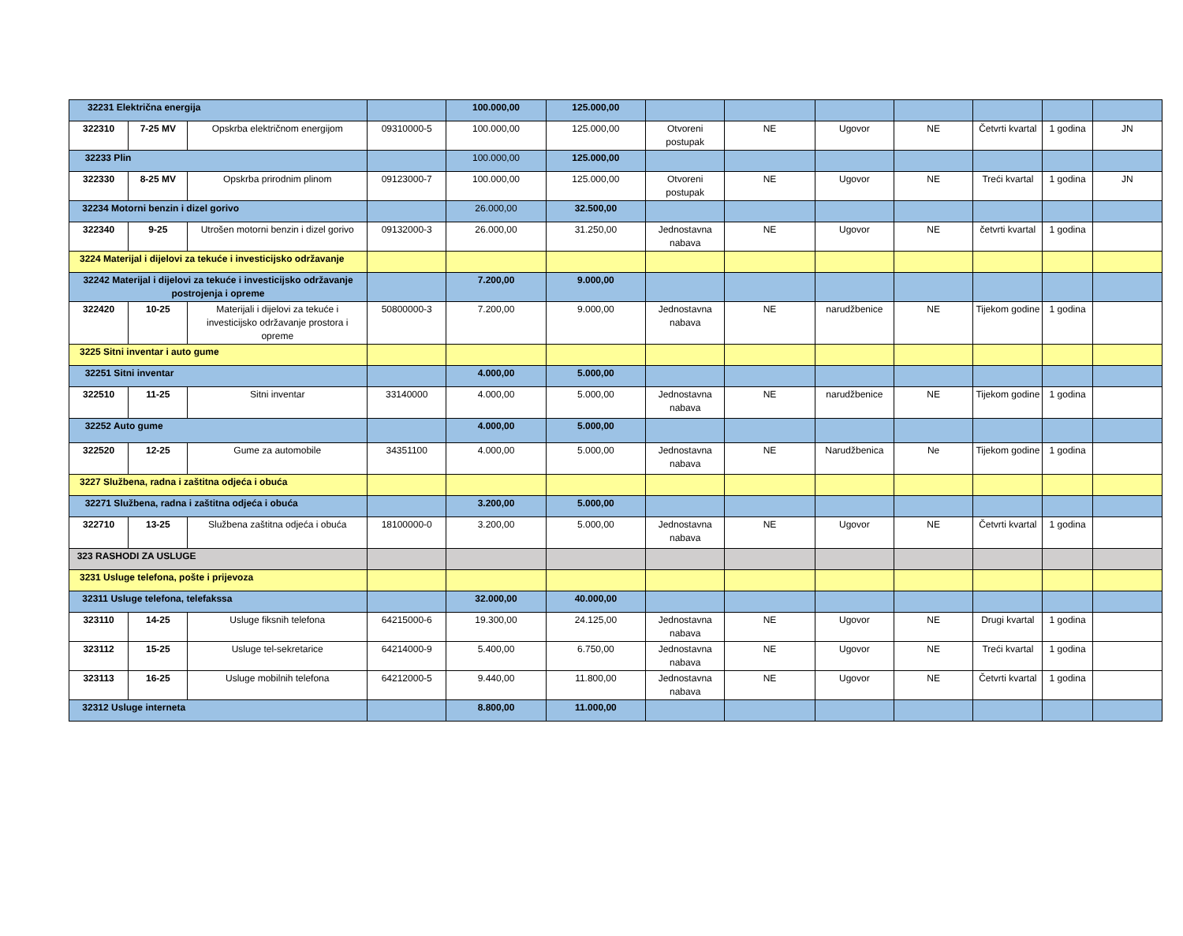| 32231 Električna energija | | | | 100.000,00 | 125.000,00 | | | | | | | |
| 322310 | 7-25 MV | Opskrba električnom energijom | 09310000-5 | 100.000,00 | 125.000,00 | Otvoreni postupak | NE | Ugovor | NE | Četvrti kvartal | 1 godina | JN |
| 32233 Plin | | | | 100.000,00 | 125.000,00 | | | | | | | |
| 322330 | 8-25 MV | Opskrba prirodnim plinom | 09123000-7 | 100.000,00 | 125.000,00 | Otvoreni postupak | NE | Ugovor | NE | Treći kvartal | 1 godina | JN |
| 32234 Motorni benzin i dizel gorivo | | | | 26.000,00 | 32.500,00 | | | | | | | |
| 322340 | 9-25 | Utrošen motorni benzin i dizel gorivo | 09132000-3 | 26.000,00 | 31.250,00 | Jednostavna nabava | NE | Ugovor | NE | četvrti kvartal | 1 godina | |
| 3224 Materijal i dijelovi za tekuće i investicijsko održavanje | | | | | | | | | | | | |
| 32242 Materijal i dijelovi za tekuće i investicijsko održavanje postrojenja i opreme | | | | 7.200,00 | 9.000,00 | | | | | | | |
| 322420 | 10-25 | Materijali i dijelovi za tekuće i investicijsko održavanje prostora i opreme | 50800000-3 | 7.200,00 | 9.000,00 | Jednostavna nabava | NE | narudžbenice | NE | Tijekom godine | 1 godina | |
| 3225 Sitni inventar i auto gume | | | | | | | | | | | | |
| 32251 Sitni inventar | | | | 4.000,00 | 5.000,00 | | | | | | | |
| 322510 | 11-25 | Sitni inventar | 33140000 | 4.000,00 | 5.000,00 | Jednostavna nabava | NE | narudžbenice | NE | Tijekom godine | 1 godina | |
| 32252 Auto gume | | | | 4.000,00 | 5.000,00 | | | | | | | |
| 322520 | 12-25 | Gume za automobile | 34351100 | 4.000,00 | 5.000,00 | Jednostavna nabava | NE | Narudžbenica | Ne | Tijekom godine | 1 godina | |
| 3227 Službena, radna i zaštitna odjeća i obuća | | | | | | | | | | | | |
| 32271 Službena, radna i zaštitna odjeća i obuća | | | | 3.200,00 | 5.000,00 | | | | | | | |
| 322710 | 13-25 | Službena zaštitna odjeća i obuća | 18100000-0 | 3.200,00 | 5.000,00 | Jednostavna nabava | NE | Ugovor | NE | Četvrti kvartal | 1 godina | |
| 323 RASHODI ZA USLUGE | | | | | | | | | | | | |
| 3231 Usluge telefona, pošte i prijevoza | | | | | | | | | | | | |
| 32311 Usluge telefona, telefakssa | | | | 32.000,00 | 40.000,00 | | | | | | | |
| 323110 | 14-25 | Usluge fiksnih telefona | 64215000-6 | 19.300,00 | 24.125,00 | Jednostavna nabava | NE | Ugovor | NE | Drugi kvartal | 1 godina | |
| 323112 | 15-25 | Usluge tel-sekretarice | 64214000-9 | 5.400,00 | 6.750,00 | Jednostavna nabava | NE | Ugovor | NE | Treći kvartal | 1 godina | |
| 323113 | 16-25 | Usluge mobilnih telefona | 64212000-5 | 9.440,00 | 11.800,00 | Jednostavna nabava | NE | Ugovor | NE | Četvrti kvartal | 1 godina | |
| 32312 Usluge interneta | | | | 8.800,00 | 11.000,00 | | | | | | | |